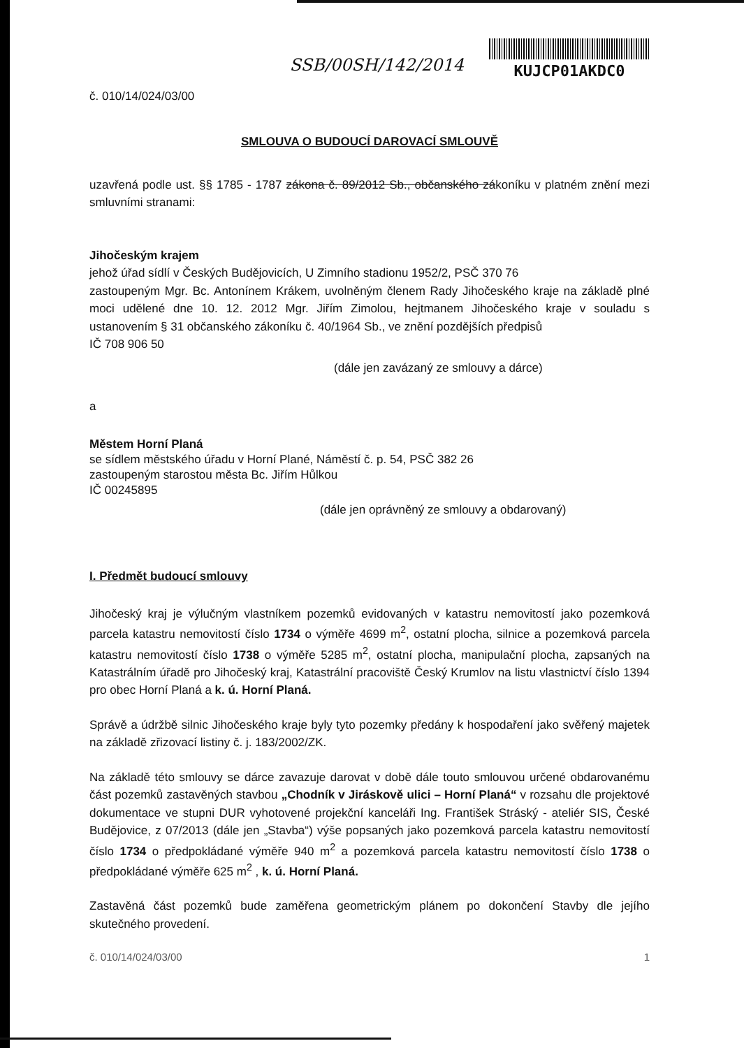č. 010/14/024/03/00
SSB/00SH/142/2014
KUJCP01AKDC0
SMLOUVA O BUDOUCÍ DAROVACÍ SMLOUVĚ
uzavřená podle ust. §§ 1785 - 1787 zákona č. 89/2012 Sb., občanského zákoníku v platném znění mezi smluvními stranami:
Jihočeským krajem
jehož úřad sídlí v Českých Budějovicích, U Zimního stadionu 1952/2, PSČ 370 76
zastoupeným Mgr. Bc. Antonínem Krákem, uvolněným členem Rady Jihočeského kraje na základě plné moci udělené dne 10. 12. 2012 Mgr. Jiřím Zimolou, hejtmanem Jihočeského kraje v souladu s ustanovením § 31 občanského zákoníku č. 40/1964 Sb., ve znění pozdějších předpisů
IČ 708 906 50
(dále jen zavázaný ze smlouvy a dárce)
a
Městem Horní Planá
se sídlem městského úřadu v Horní Plané, Náměstí č. p. 54, PSČ 382 26
zastoupeným starostou města Bc. Jiřím Hůlkou
IČ 00245895
(dále jen oprávněný ze smlouvy a obdarovaný)
I. Předmět budoucí smlouvy
Jihočeský kraj je výlučným vlastníkem pozemků evidovaných v katastru nemovitostí jako pozemková parcela katastru nemovitostí číslo 1734 o výměře 4699 m<sup>2</sup>, ostatní plocha, silnice a pozemková parcela katastru nemovitostí číslo 1738 o výměře 5285 m<sup>2</sup>, ostatní plocha, manipulační plocha, zapsaných na Katastrálním úřadě pro Jihočeský kraj, Katastrální pracoviště Český Krumlov na listu vlastnictví číslo 1394 pro obec Horní Planá a k. ú. Horní Planá.
Správě a údržbě silnic Jihočeského kraje byly tyto pozemky předány k hospodaření jako svěřený majetek na základě zřizovací listiny č. j. 183/2002/ZK.
Na základě této smlouvy se dárce zavazuje darovat v době dále touto smlouvou určené obdarovanému část pozemků zastavěných stavbou „Chodník v Jiráskově ulici – Horní Planá“ v rozsahu dle projektové dokumentace ve stupni DUR vyhotovené projekční kanceláři Ing. František Stráský - ateliér SIS, České Budějovice, z 07/2013 (dále jen „Stavba“) výše popsaných jako pozemková parcela katastru nemovitostí číslo 1734 o předpokládané výměře 940 m<sup>2</sup> a pozemková parcela katastru nemovitostí číslo 1738 o předpokládané výměře 625 m<sup>2</sup> , k. ú. Horní Planá.
Zastavěná část pozemků bude zaměřena geometrickým plánem po dokončení Stavby dle jejího skutečného provedení.
č. 010/14/024/03/00 1